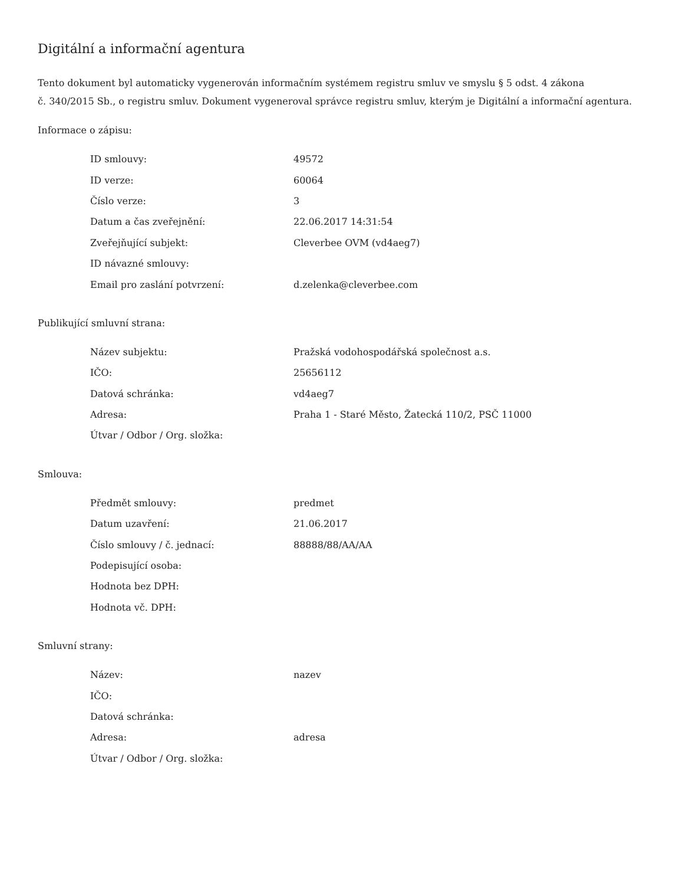Digitální a informační agentura
Tento dokument byl automaticky vygenerován informačním systémem registru smluv ve smyslu § 5 odst. 4 zákona
č. 340/2015 Sb., o registru smluv. Dokument vygeneroval správce registru smluv, kterým je Digitální a informační agentura.
Informace o zápisu:
| ID smlouvy: | 49572 |
| ID verze: | 60064 |
| Číslo verze: | 3 |
| Datum a čas zveřejnění: | 22.06.2017 14:31:54 |
| Zveřejňující subjekt: | Cleverbee OVM (vd4aeg7) |
| ID návazné smlouvy: | |
| Email pro zaslání potvrzení: | d.zelenka@cleverbee.com |
Publikující smluvní strana:
| Název subjektu: | Pražská vodohospodářská společnost a.s. |
| IČO: | 25656112 |
| Datová schránka: | vd4aeg7 |
| Adresa: | Praha 1 - Staré Město, Žatecká 110/2, PSČ 11000 |
| Útvar / Odbor / Org. složka: | |
Smlouva:
| Předmět smlouvy: | predmet |
| Datum uzavření: | 21.06.2017 |
| Číslo smlouvy / č. jednací: | 88888/88/AA/AA |
| Podepisující osoba: | |
| Hodnota bez DPH: | |
| Hodnota vč. DPH: | |
Smluvní strany:
| Název: | nazev |
| IČO: | |
| Datová schránka: | |
| Adresa: | adresa |
| Útvar / Odbor / Org. složka: | |